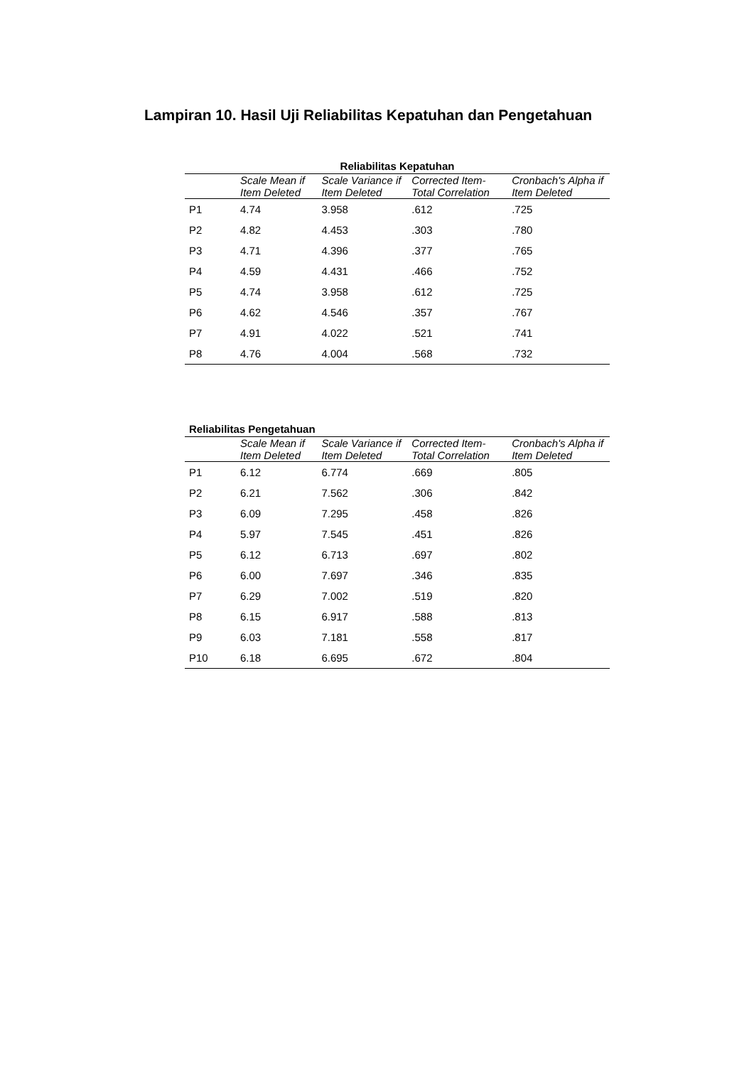Lampiran 10. Hasil Uji Reliabilitas Kepatuhan dan Pengetahuan
| Reliabilitas Kepatuhan | | | | |
| | Scale Mean if Item Deleted | Scale Variance if Item Deleted | Corrected Item-Total Correlation | Cronbach's Alpha if Item Deleted |
| P1 | 4.74 | 3.958 | .612 | .725 |
| P2 | 4.82 | 4.453 | .303 | .780 |
| P3 | 4.71 | 4.396 | .377 | .765 |
| P4 | 4.59 | 4.431 | .466 | .752 |
| P5 | 4.74 | 3.958 | .612 | .725 |
| P6 | 4.62 | 4.546 | .357 | .767 |
| P7 | 4.91 | 4.022 | .521 | .741 |
| P8 | 4.76 | 4.004 | .568 | .732 |
| Reliabilitas Pengetahuan | | | | |
| | Scale Mean if Item Deleted | Scale Variance if Item Deleted | Corrected Item-Total Correlation | Cronbach's Alpha if Item Deleted |
| P1 | 6.12 | 6.774 | .669 | .805 |
| P2 | 6.21 | 7.562 | .306 | .842 |
| P3 | 6.09 | 7.295 | .458 | .826 |
| P4 | 5.97 | 7.545 | .451 | .826 |
| P5 | 6.12 | 6.713 | .697 | .802 |
| P6 | 6.00 | 7.697 | .346 | .835 |
| P7 | 6.29 | 7.002 | .519 | .820 |
| P8 | 6.15 | 6.917 | .588 | .813 |
| P9 | 6.03 | 7.181 | .558 | .817 |
| P10 | 6.18 | 6.695 | .672 | .804 |